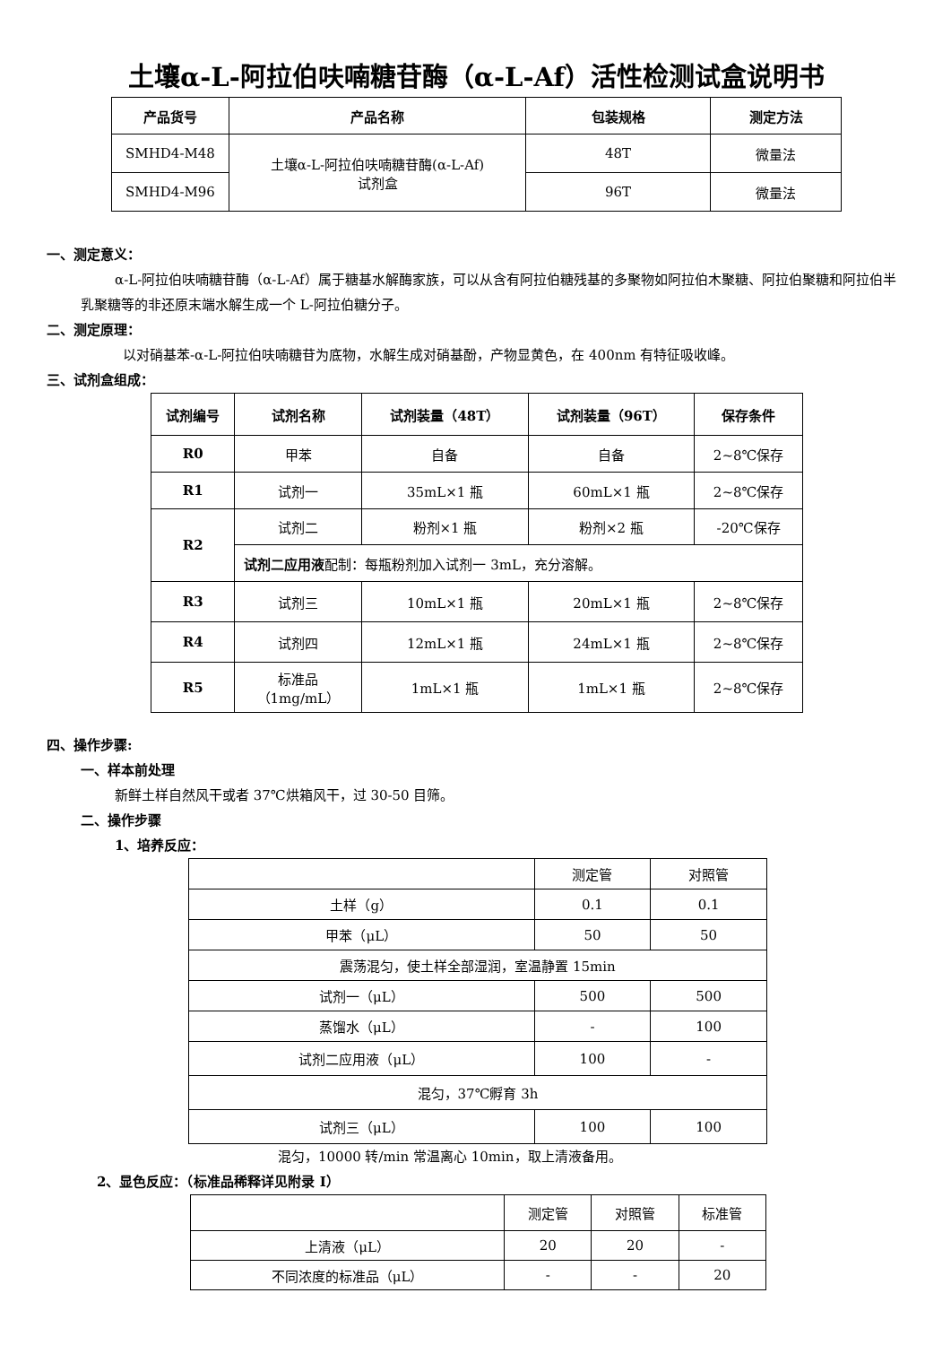土壤α-L-阿拉伯呋喃糖苷酶（α-L-Af）活性检测试盒说明书
| 产品货号 | 产品名称 | 包装规格 | 测定方法 |
| --- | --- | --- | --- |
| SMHD4-M48 | 土壤α-L-阿拉伯呋喃糖苷酶(α-L-Af) 试剂盒 | 48T | 微量法 |
| SMHD4-M96 | | 96T | 微量法 |
一、测定意义：
α-L-阿拉伯呋喃糖苷酶（α-L-Af）属于糖基水解酶家族，可以从含有阿拉伯糖残基的多聚物如阿拉伯木聚糖、阿拉伯聚糖和阿拉伯半乳聚糖等的非还原末端水解生成一个 L-阿拉伯糖分子。
二、测定原理：
以对硝基苯-α-L-阿拉伯呋喃糖苷为底物，水解生成对硝基酚，产物显黄色，在 400nm 有特征吸收峰。
三、试剂盒组成：
| 试剂编号 | 试剂名称 | 试剂装量（48T） | 试剂装量（96T） | 保存条件 |
| --- | --- | --- | --- | --- |
| R0 | 甲苯 | 自备 | 自备 | 2~8℃保存 |
| R1 | 试剂一 | 35mL×1 瓶 | 60mL×1 瓶 | 2~8℃保存 |
| R2 | 试剂二 | 粉剂×1 瓶 | 粉剂×2 瓶 | -20℃保存 |
| | 试剂二应用液 配制：每瓶粉剂加入试剂一 3mL，充分溶解。 | | | |
| R3 | 试剂三 | 10mL×1 瓶 | 20mL×1 瓶 | 2~8℃保存 |
| R4 | 试剂四 | 12mL×1 瓶 | 24mL×1 瓶 | 2~8℃保存 |
| R5 | 标准品 （1mg/mL） | 1mL×1 瓶 | 1mL×1 瓶 | 2~8℃保存 |
四、操作步骤:
一、样本前处理
新鲜土样自然风干或者 37℃烘箱风干，过 30-50 目筛。
二、操作步骤
1、培养反应：
| | 测定管 | 对照管 |
| 土样（g） | 0.1 | 0.1 |
| 甲苯（μL） | 50 | 50 |
| 震荡混匀，使土样全部湿润，室温静置 15min | | |
| 试剂一（μL） | 500 | 500 |
| 蒸馏水（μL） | - | 100 |
| 试剂二应用液（μL） | 100 | - |
| 混匀，37℃孵育 3h | | |
| 试剂三（μL） | 100 | 100 |
混匀，10000 转/min 常温离心 10min，取上清液备用。
2、显色反应：（标准品稀释详见附录 I）
| | 测定管 | 对照管 | 标准管 |
| 上清液（μL） | 20 | 20 | - |
| 不同浓度的标准品（μL） | - | - | 20 |